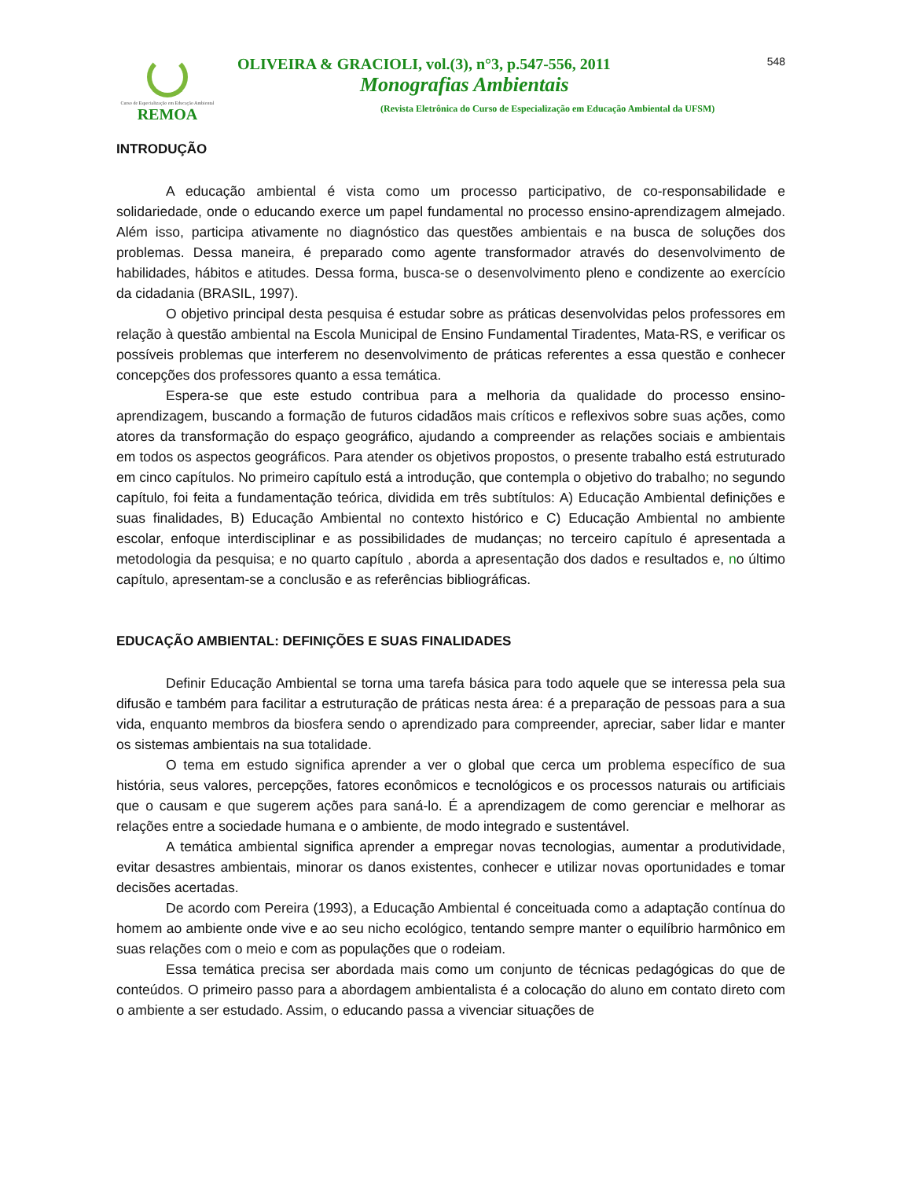Curso de Especialização em Educação Ambiental
REMOA
OLIVEIRA & GRACIOLI, vol.(3), n°3, p.547-556, 2011
Monografias Ambientais
(Revista Eletrônica do Curso de Especialização em Educação Ambiental da UFSM)
548
INTRODUÇÃO
A educação ambiental é vista como um processo participativo, de co-responsabilidade e solidariedade, onde o educando exerce um papel fundamental no processo ensino-aprendizagem almejado. Além isso, participa ativamente no diagnóstico das questões ambientais e na busca de soluções dos problemas. Dessa maneira, é preparado como agente transformador através do desenvolvimento de habilidades, hábitos e atitudes. Dessa forma, busca-se o desenvolvimento pleno e condizente ao exercício da cidadania (BRASIL, 1997).
O objetivo principal desta pesquisa é estudar sobre as práticas desenvolvidas pelos professores em relação à questão ambiental na Escola Municipal de Ensino Fundamental Tiradentes, Mata-RS, e verificar os possíveis problemas que interferem no desenvolvimento de práticas referentes a essa questão e conhecer concepções dos professores quanto a essa temática.
Espera-se que este estudo contribua para a melhoria da qualidade do processo ensino-aprendizagem, buscando a formação de futuros cidadãos mais críticos e reflexivos sobre suas ações, como atores da transformação do espaço geográfico, ajudando a compreender as relações sociais e ambientais em todos os aspectos geográficos. Para atender os objetivos propostos, o presente trabalho está estruturado em cinco capítulos. No primeiro capítulo está a introdução, que contempla o objetivo do trabalho; no segundo capítulo, foi feita a fundamentação teórica, dividida em três subtítulos: A) Educação Ambiental definições e suas finalidades, B) Educação Ambiental no contexto histórico e C) Educação Ambiental no ambiente escolar, enfoque interdisciplinar e as possibilidades de mudanças; no terceiro capítulo é apresentada a metodologia da pesquisa; e no quarto capítulo , aborda a apresentação dos dados e resultados e, no último capítulo, apresentam-se a conclusão e as referências bibliográficas.
EDUCAÇÃO AMBIENTAL: DEFINIÇÕES E SUAS FINALIDADES
Definir Educação Ambiental se torna uma tarefa básica para todo aquele que se interessa pela sua difusão e também para facilitar a estruturação de práticas nesta área: é a preparação de pessoas para a sua vida, enquanto membros da biosfera sendo o aprendizado para compreender, apreciar, saber lidar e manter os sistemas ambientais na sua totalidade.
O tema em estudo significa aprender a ver o global que cerca um problema específico de sua história, seus valores, percepções, fatores econômicos e tecnológicos e os processos naturais ou artificiais que o causam e que sugerem ações para saná-lo. É a aprendizagem de como gerenciar e melhorar as relações entre a sociedade humana e o ambiente, de modo integrado e sustentável.
A temática ambiental significa aprender a empregar novas tecnologias, aumentar a produtividade, evitar desastres ambientais, minorar os danos existentes, conhecer e utilizar novas oportunidades e tomar decisões acertadas.
De acordo com Pereira (1993), a Educação Ambiental é conceituada como a adaptação contínua do homem ao ambiente onde vive e ao seu nicho ecológico, tentando sempre manter o equilíbrio harmônico em suas relações com o meio e com as populações que o rodeiam.
Essa temática precisa ser abordada mais como um conjunto de técnicas pedagógicas do que de conteúdos. O primeiro passo para a abordagem ambientalista é a colocação do aluno em contato direto com o ambiente a ser estudado. Assim, o educando passa a vivenciar situações de